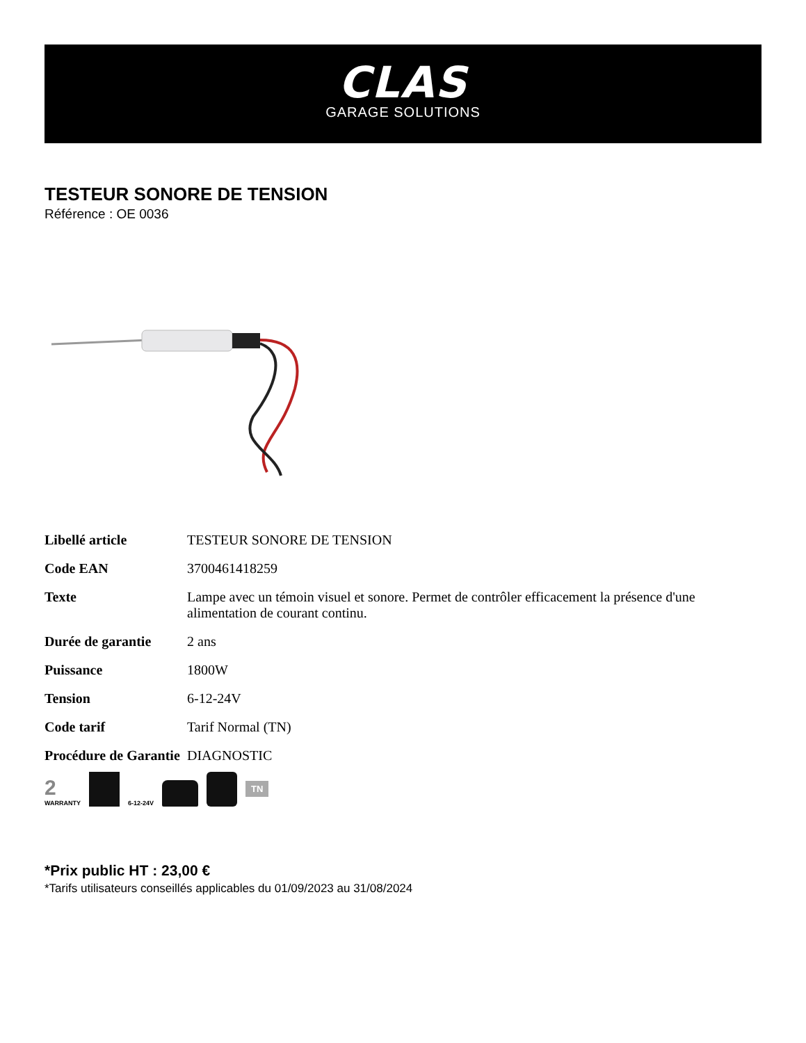CLAS
GARAGE SOLUTIONS
TESTEUR SONORE DE TENSION
Référence : OE 0036
| Libellé article | TESTEUR SONORE DE TENSION |
| Code EAN | 3700461418259 |
| Texte | Lampe avec un témoin visuel et sonore. Permet de contrôler efficacement la présence d'une alimentation de courant continu. |
| Durée de garantie | 2 ans |
| Puissance | 1800W |
| Tension | 6-12-24V |
| Code tarif | Tarif Normal (TN) |
| Procédure de Garantie | DIAGNOSTIC |
2
WARRANTY
6-12-24V
TN
*Prix public HT : 23,00 €
*Tarifs utilisateurs conseillés applicables du 01/09/2023 au 31/08/2024